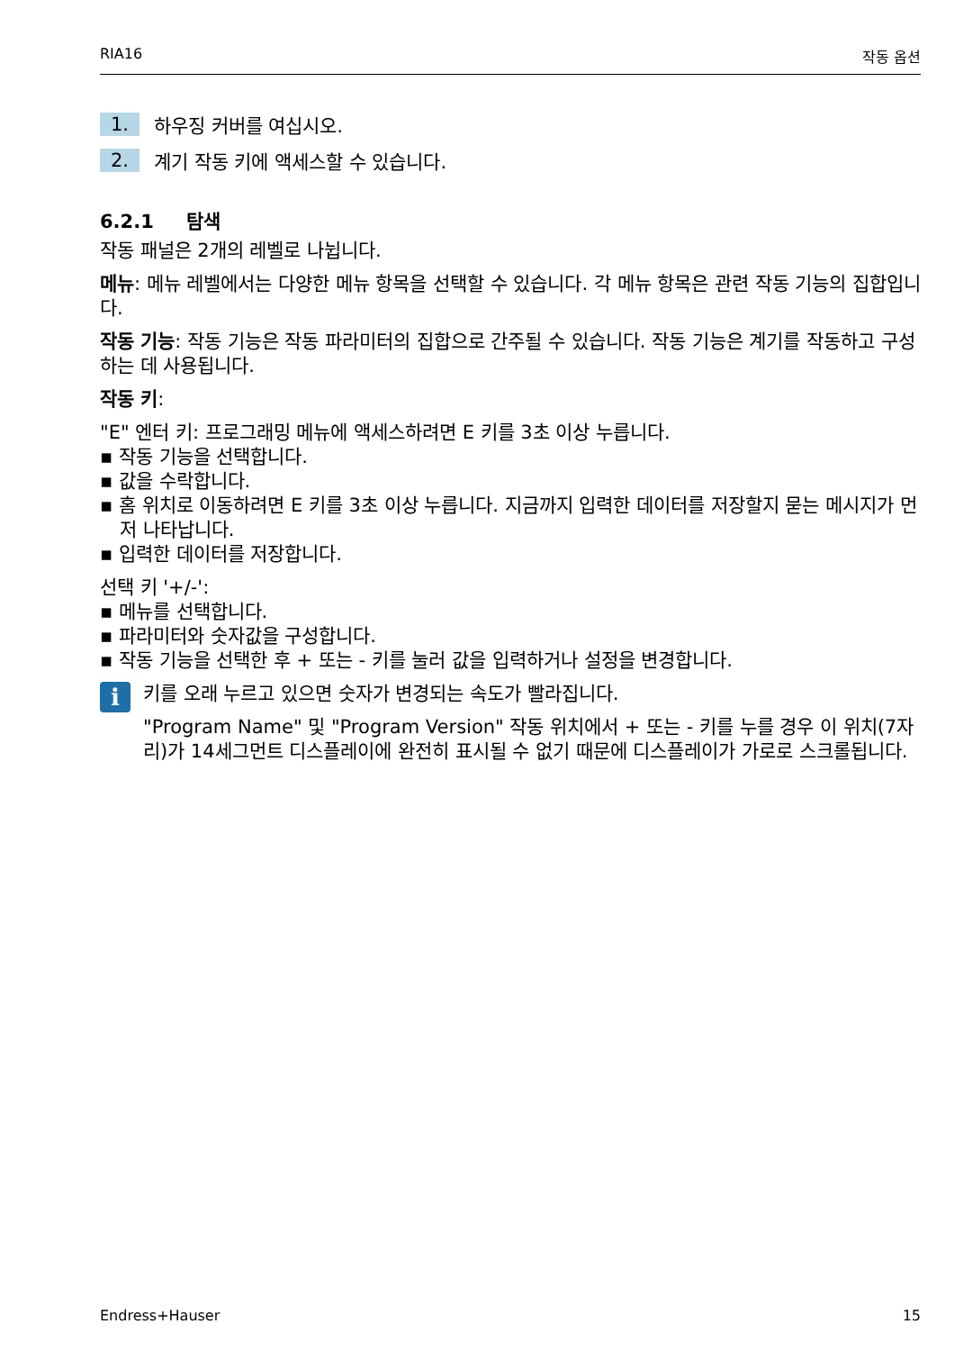RIA16 작동 옵션
1. 하우징 커버를 여십시오.
2. 계기 작동 키에 액세스할 수 있습니다.
6.2.1 탐색
작동 패널은 2개의 레벨로 나뉩니다.
메뉴: 메뉴 레벨에서는 다양한 메뉴 항목을 선택할 수 있습니다. 각 메뉴 항목은 관련 작동 기능의 집합입니다.
작동 기능: 작동 기능은 작동 파라미터의 집합으로 간주될 수 있습니다. 작동 기능은 계기를 작동하고 구성하는 데 사용됩니다.
작동 키:
"E" 엔터 키: 프로그래밍 메뉴에 액세스하려면 E 키를 3초 이상 누릅니다.
▪ 작동 기능을 선택합니다.
▪ 값을 수락합니다.
▪ 홈 위치로 이동하려면 E 키를 3초 이상 누릅니다. 지금까지 입력한 데이터를 저장할지 묻는 메시지가 먼저 나타납니다.
▪ 입력한 데이터를 저장합니다.
선택 키 '+/-':
▪ 메뉴를 선택합니다.
▪ 파라미터와 숫자값을 구성합니다.
▪ 작동 기능을 선택한 후 + 또는 - 키를 눌러 값을 입력하거나 설정을 변경합니다.
i
키를 오래 누르고 있으면 숫자가 변경되는 속도가 빨라집니다.
"Program Name" 및 "Program Version" 작동 위치에서 + 또는 - 키를 누를 경우 이 위치(7자리)가 14세그먼트 디스플레이에 완전히 표시될 수 없기 때문에 디스플레이가 가로로 스크롤됩니다.
Endress+Hauser 15